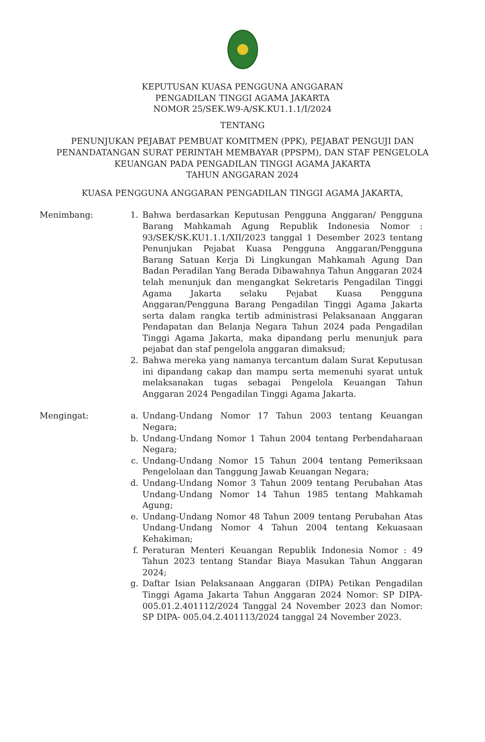KEPUTUSAN KUASA PENGGUNA ANGGARAN
PENGADILAN TINGGI AGAMA JAKARTA
NOMOR 25/SEK.W9-A/SK.KU1.1.1/I/2024
TENTANG
PENUNJUKAN PEJABAT PEMBUAT KOMITMEN (PPK), PEJABAT PENGUJI DAN
PENANDATANGAN SURAT PERINTAH MEMBAYAR (PPSPM), DAN STAF PENGELOLA
KEUANGAN PADA PENGADILAN TINGGI AGAMA JAKARTA
TAHUN ANGGARAN 2024
KUASA PENGGUNA ANGGARAN PENGADILAN TINGGI AGAMA JAKARTA,
Menimbang: 1. Bahwa berdasarkan Keputusan Pengguna Anggaran/ Pengguna Barang Mahkamah Agung Republik Indonesia Nomor : 93/SEK/SK.KU1.1.1/XII/2023 tanggal 1 Desember 2023 tentang Penunjukan Pejabat Kuasa Pengguna Anggaran/Pengguna Barang Satuan Kerja Di Lingkungan Mahkamah Agung Dan Badan Peradilan Yang Berada Dibawahnya Tahun Anggaran 2024 telah menunjuk dan mengangkat Sekretaris Pengadilan Tinggi Agama Jakarta selaku Pejabat Kuasa Pengguna Anggaran/Pengguna Barang Pengadilan Tinggi Agama Jakarta serta dalam rangka tertib administrasi Pelaksanaan Anggaran Pendapatan dan Belanja Negara Tahun 2024 pada Pengadilan Tinggi Agama Jakarta, maka dipandang perlu menunjuk para pejabat dan staf pengelola anggaran dimaksud;
2. Bahwa mereka yang namanya tercantum dalam Surat Keputusan ini dipandang cakap dan mampu serta memenuhi syarat untuk melaksanakan tugas sebagai Pengelola Keuangan Tahun Anggaran 2024 Pengadilan Tinggi Agama Jakarta.
Mengingat: a. Undang-Undang Nomor 17 Tahun 2003 tentang Keuangan Negara;
b. Undang-Undang Nomor 1 Tahun 2004 tentang Perbendaharaan Negara;
c. Undang-Undang Nomor 15 Tahun 2004 tentang Pemeriksaan Pengelolaan dan Tanggung Jawab Keuangan Negara;
d. Undang-Undang Nomor 3 Tahun 2009 tentang Perubahan Atas Undang-Undang Nomor 14 Tahun 1985 tentang Mahkamah Agung;
e. Undang-Undang Nomor 48 Tahun 2009 tentang Perubahan Atas Undang-Undang Nomor 4 Tahun 2004 tentang Kekuasaan Kehakiman;
f. Peraturan Menteri Keuangan Republik Indonesia Nomor : 49 Tahun 2023 tentang Standar Biaya Masukan Tahun Anggaran 2024;
g. Daftar Isian Pelaksanaan Anggaran (DIPA) Petikan Pengadilan Tinggi Agama Jakarta Tahun Anggaran 2024 Nomor: SP DIPA- 005.01.2.401112/2024 Tanggal 24 November 2023 dan Nomor: SP DIPA- 005.04.2.401113/2024 tanggal 24 November 2023.